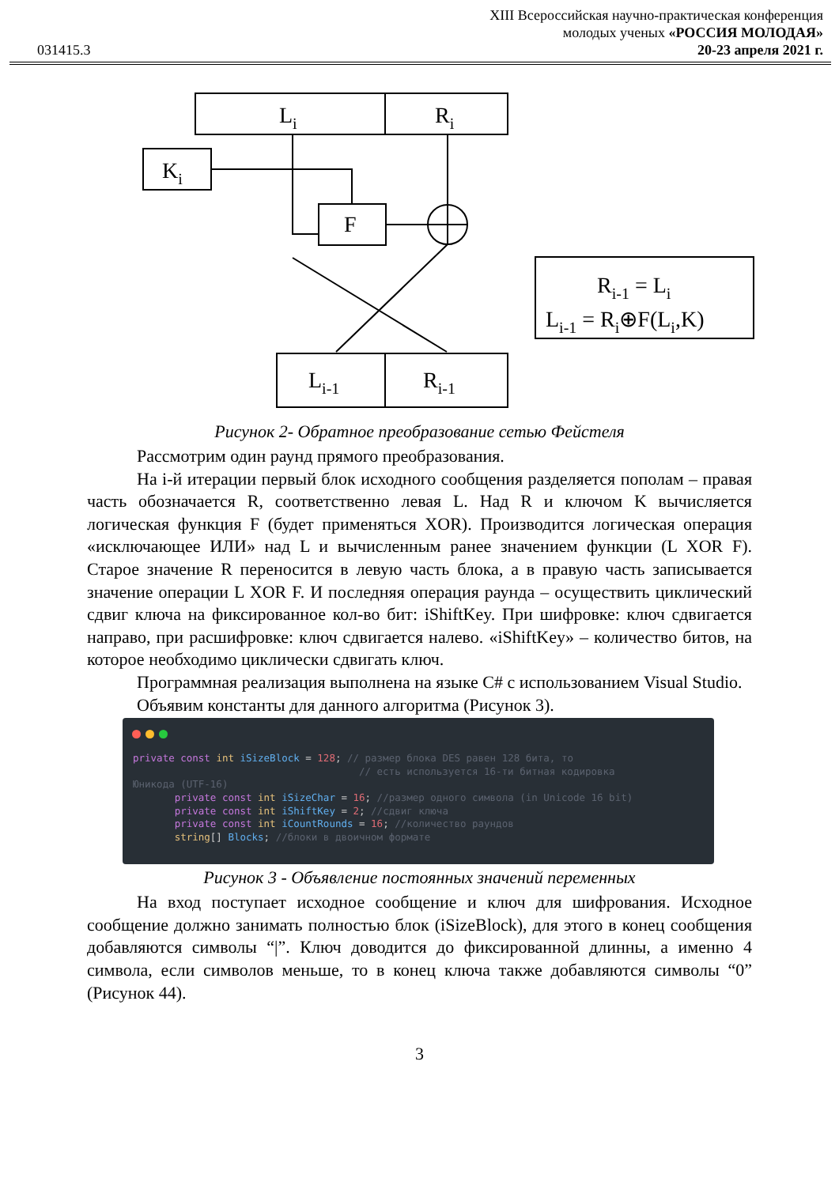031415.3
XIII Всероссийская научно-практическая конференция
молодых ученых «РОССИЯ МОЛОДАЯ»
20-23 апреля 2021 г.
Li
Ri
Ki
F
Li-1
Ri-1
Ri-1 = Li
Li-1 = Ri⊕F(Li,K)
Рисунок 2- Обратное преобразование сетью Фейстеля
Рассмотрим один раунд прямого преобразования.
На i-й итерации первый блок исходного сообщения разделяется пополам – правая часть обозначается R, соответственно левая L. Над R и ключом K вычисляется логическая функция F (будет применяться XOR). Производится логическая операция «исключающее ИЛИ» над L и вычисленным ранее значением функции (L XOR F). Старое значение R переносится в левую часть блока, а в правую часть записывается значение операции L XOR F. И последняя операция раунда – осуществить циклический сдвиг ключа на фиксированное кол-во бит: iShiftKey. При шифровке: ключ сдвигается направо, при расшифровке: ключ сдвигается налево. «iShiftKey» – количество битов, на которое необходимо циклически сдвигать ключ.
Программная реализация выполнена на языке C# с использованием Visual Studio.
Объявим константы для данного алгоритма (Рисунок 3).
private const int iSizeBlock = 128; // размер блока DES равен 128 бита, то
                                      // есть используется 16-ти битная кодировка
Юникода (UTF-16)
       private const int iSizeChar = 16; //размер одного символа (in Unicode 16 bit)
       private const int iShiftKey = 2; //сдвиг ключа
       private const int iCountRounds = 16; //количество раундов
       string[] Blocks; //блоки в двоичном формате
Рисунок 3 - Объявление постоянных значений переменных
На вход поступает исходное сообщение и ключ для шифрования. Исходное сообщение должно занимать полностью блок (iSizeBlock), для этого в конец сообщения добавляются символы “|”. Ключ доводится до фиксированной длинны, а именно 4 символа, если символов меньше, то в конец ключа также добавляются символы “0” (Рисунок 44).
3